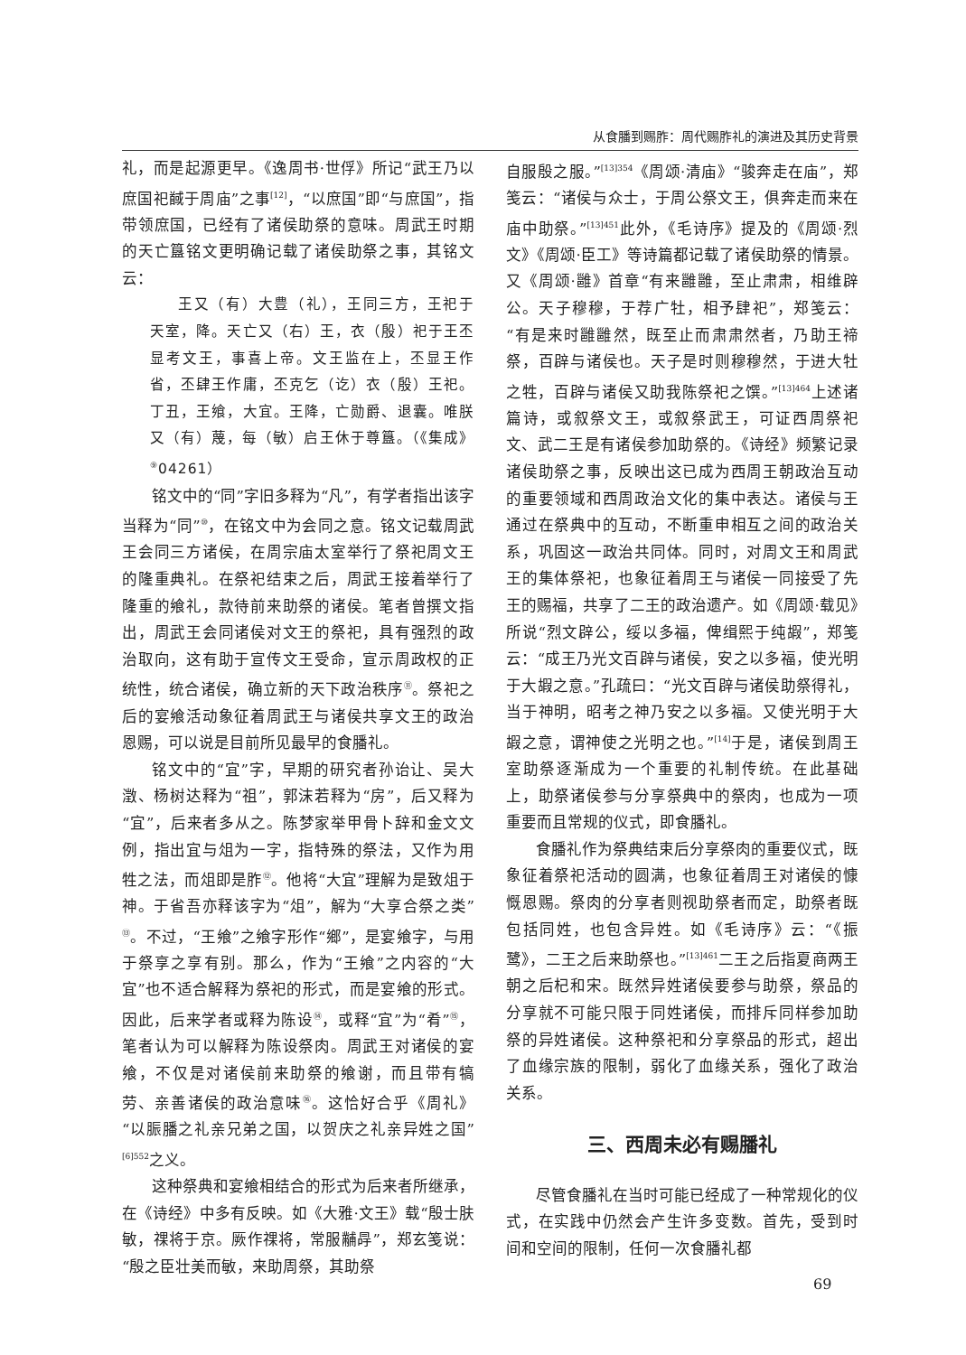从食膰到赐胙：周代赐胙礼的演进及其历史背景
礼，而是起源更早。《逸周书·世俘》所记“武王乃以庶国祀馘于周庙”之事<sup>[12]</sup>，“以庶国”即“与庶国”，指带领庶国，已经有了诸侯助祭的意味。周武王时期的天亡簋铭文更明确记载了诸侯助祭之事，其铭文云：
王又（有）大豊（礼），王同三方，王祀于天室，降。天亡又（右）王，衣（殷）祀于王丕显考文王，事喜上帝。文王监在上，丕显王作省，丕肆王作庸，丕克乞（讫）衣（殷）王祀。丁丑，王飨，大宜。王降，亡勋爵、退囊。唯朕又（有）蔑，每（敏）启王休于尊簋。（《集成》<sup>⑨</sup>04261）
铭文中的“同”字旧多释为“凡”，有学者指出该字当释为“同”<sup>⑩</sup>，在铭文中为会同之意。铭文记载周武王会同三方诸侯，在周宗庙太室举行了祭祀周文王的隆重典礼。在祭祀结束之后，周武王接着举行了隆重的飨礼，款待前来助祭的诸侯。笔者曾撰文指出，周武王会同诸侯对文王的祭祀，具有强烈的政治取向，这有助于宣传文王受命，宣示周政权的正统性，统合诸侯，确立新的天下政治秩序<sup>⑪</sup>。祭祀之后的宴飨活动象征着周武王与诸侯共享文王的政治恩赐，可以说是目前所见最早的食膰礼。
铭文中的“宜”字，早期的研究者孙诒让、吴大澂、杨树达释为“祖”，郭沫若释为“房”，后又释为“宜”，后来者多从之。陈梦家举甲骨卜辞和金文文例，指出宜与俎为一字，指特殊的祭法，又作为用牲之法，而俎即是胙<sup>⑫</sup>。他将“大宜”理解为是致俎于神。于省吾亦释该字为“俎”，解为“大享合祭之类”<sup>⑬</sup>。不过，“王飨”之飨字形作“鄉”，是宴飨字，与用于祭享之享有别。那么，作为“王飨”之内容的“大宜”也不适合解释为祭祀的形式，而是宴飨的形式。因此，后来学者或释为陈设<sup>⑭</sup>，或释“宜”为“肴”<sup>⑮</sup>，笔者认为可以解释为陈设祭肉。周武王对诸侯的宴飨，不仅是对诸侯前来助祭的飨谢，而且带有犒劳、亲善诸侯的政治意味<sup>⑯</sup>。这恰好合乎《周礼》“以脤膰之礼亲兄弟之国，以贺庆之礼亲异姓之国”<sup>[6]552</sup>之义。
这种祭典和宴飨相结合的形式为后来者所继承，在《诗经》中多有反映。如《大雅·文王》载“殷士肤敏，祼将于京。厥作祼将，常服黼冔”，郑玄笺说：“殷之臣壮美而敏，来助周祭，其助祭
自服殷之服。”<sup>[13]354</sup>《周颂·清庙》“骏奔走在庙”，郑笺云：“诸侯与众士，于周公祭文王，俱奔走而来在庙中助祭。”<sup>[13]451</sup>此外，《毛诗序》提及的《周颂·烈文》《周颂·臣工》等诗篇都记载了诸侯助祭的情景。又《周颂·雝》首章“有来雝雝，至止肃肃，相维辟公。天子穆穆，于荐广牡，相予肆祀”，郑笺云：“有是来时雝雝然，既至止而肃肃然者，乃助王禘祭，百辟与诸侯也。天子是时则穆穆然，于进大牡之牲，百辟与诸侯又助我陈祭祀之馔。”<sup>[13]464</sup>上述诸篇诗，或叙祭文王，或叙祭武王，可证西周祭祀文、武二王是有诸侯参加助祭的。《诗经》频繁记录诸侯助祭之事，反映出这已成为西周王朝政治互动的重要领域和西周政治文化的集中表达。诸侯与王通过在祭典中的互动，不断重申相互之间的政治关系，巩固这一政治共同体。同时，对周文王和周武王的集体祭祀，也象征着周王与诸侯一同接受了先王的赐福，共享了二王的政治遗产。如《周颂·载见》所说“烈文辟公，绥以多福，俾缉熙于纯嘏”，郑笺云：“成王乃光文百辟与诸侯，安之以多福，使光明于大嘏之意。”孔疏曰：“光文百辟与诸侯助祭得礼，当于神明，昭考之神乃安之以多福。又使光明于大嘏之意，谓神使之光明之也。”<sup>[14]</sup>于是，诸侯到周王室助祭逐渐成为一个重要的礼制传统。在此基础上，助祭诸侯参与分享祭典中的祭肉，也成为一项重要而且常规的仪式，即食膰礼。
食膰礼作为祭典结束后分享祭肉的重要仪式，既象征着祭祀活动的圆满，也象征着周王对诸侯的慷慨恩赐。祭肉的分享者则视助祭者而定，助祭者既包括同姓，也包含异姓。如《毛诗序》云：“《振鹭》，二王之后来助祭也。”<sup>[13]461</sup>二王之后指夏商两王朝之后杞和宋。既然异姓诸侯要参与助祭，祭品的分享就不可能只限于同姓诸侯，而排斥同样参加助祭的异姓诸侯。这种祭祀和分享祭品的形式，超出了血缘宗族的限制，弱化了血缘关系，强化了政治关系。
三、西周未必有赐膰礼
尽管食膰礼在当时可能已经成了一种常规化的仪式，在实践中仍然会产生许多变数。首先，受到时间和空间的限制，任何一次食膰礼都
69